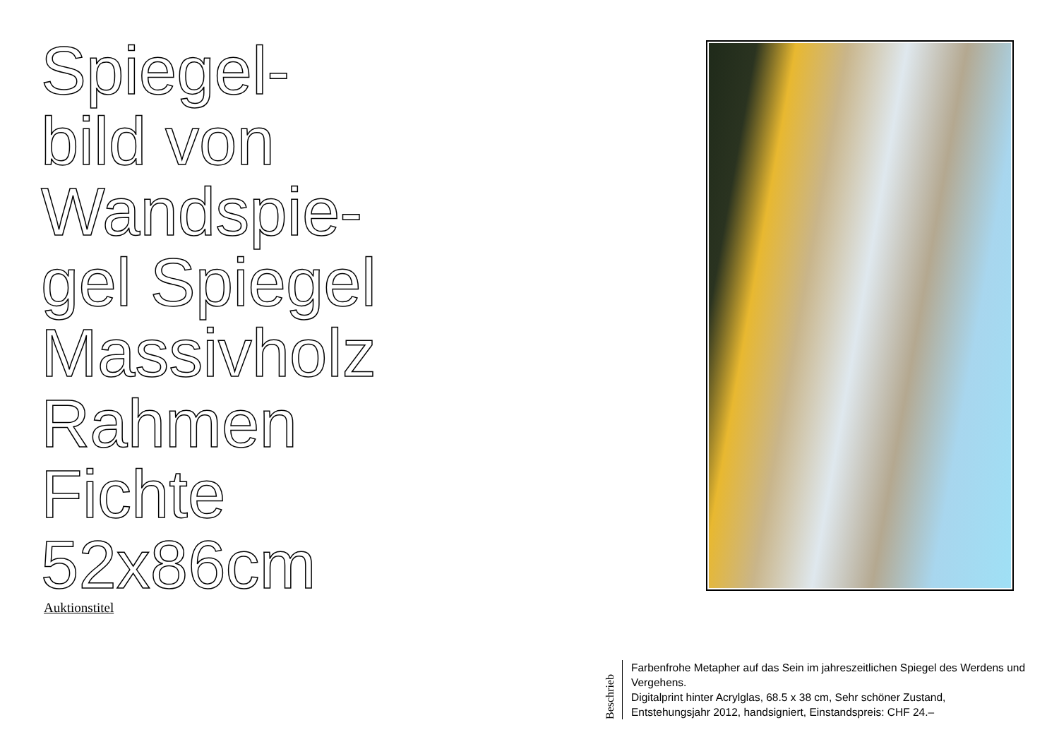Spiegel-
bild von
Wandspie-
gel Spiegel
Massivholz
Rahmen
Fichte
52x86cm
Auktionstitel
Beschrieb
Farbenfrohe Metapher auf das Sein im jahreszeitlichen Spiegel des Werdens und Vergehens.
Digitalprint hinter Acrylglas, 68.5 x 38 cm, Sehr schöner Zustand, Entstehungsjahr 2012, handsigniert, Einstandspreis: CHF 24.–